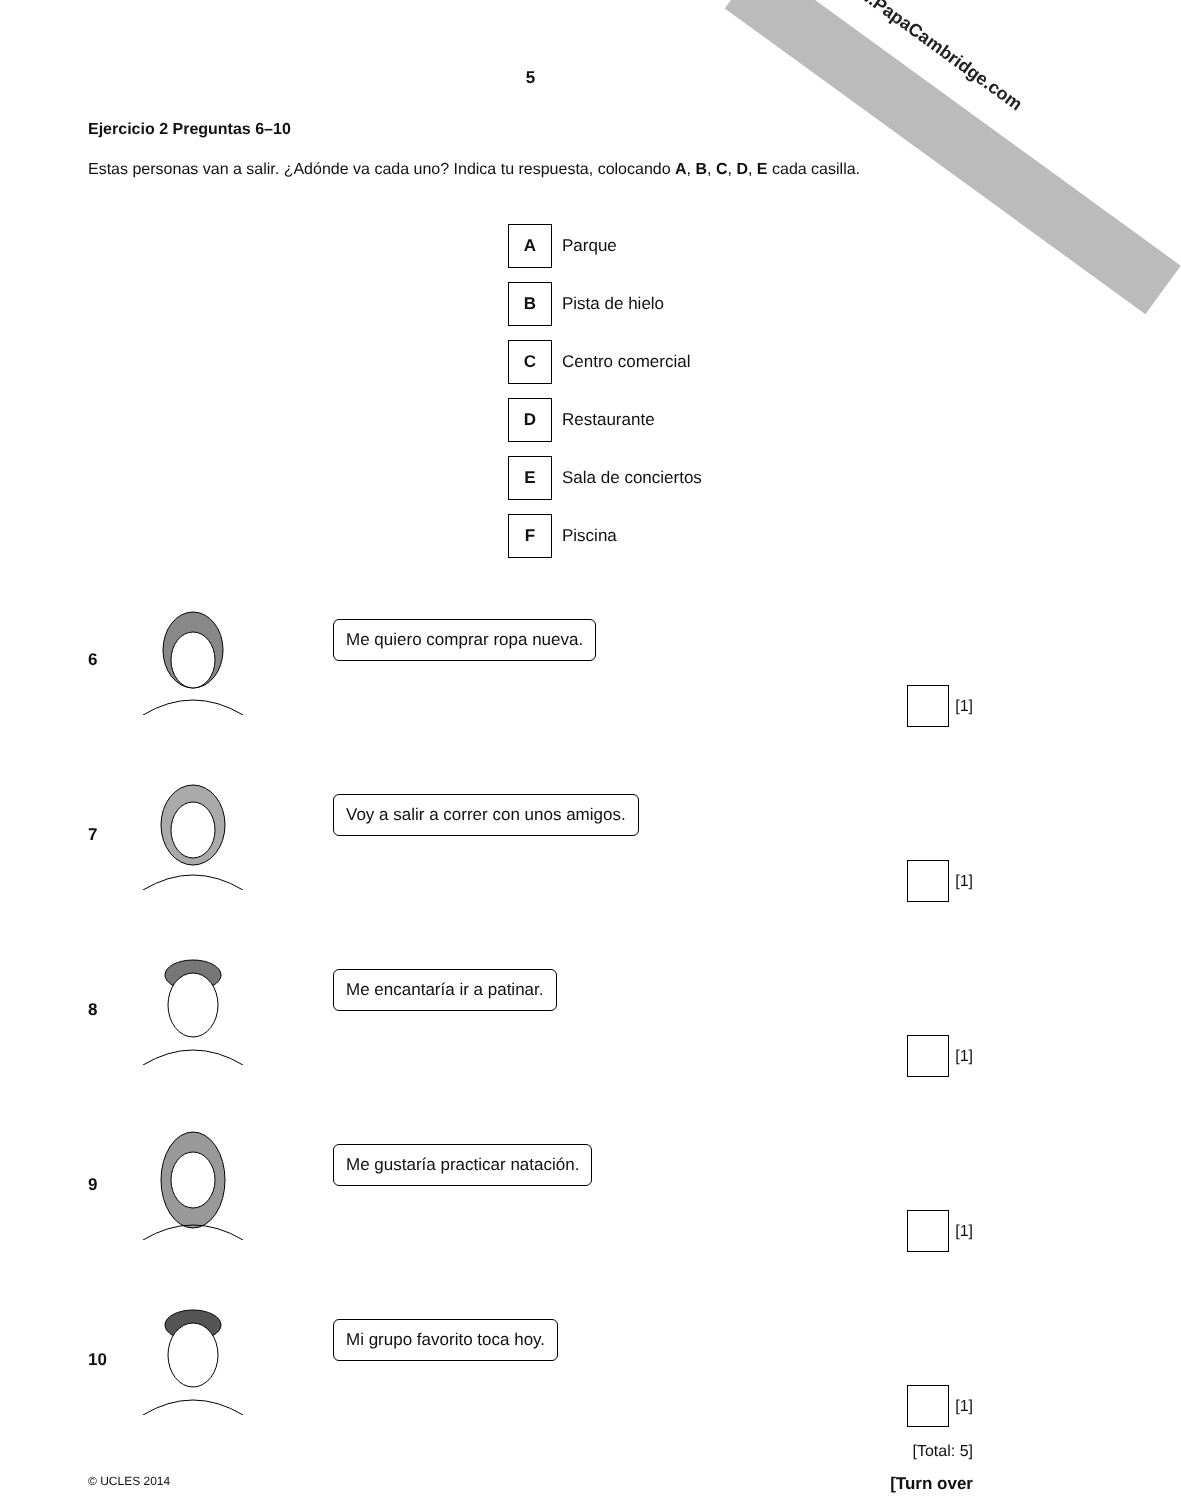www.PapaCambridge.com
5
Ejercicio 2 Preguntas 6–10
Estas personas van a salir. ¿Adónde va cada uno? Indica tu respuesta, colocando A, B, C, D, E cada casilla.
| A | Parque |
| B | Pista de hielo |
| C | Centro comercial |
| D | Restaurante |
| E | Sala de conciertos |
| F | Piscina |
6 Me quiero comprar ropa nueva.
[1]
7 Voy a salir a correr con unos amigos.
[1]
8 Me encantaría ir a patinar.
[1]
9 Me gustaría practicar natación.
[1]
10 Mi grupo favorito toca hoy.
[1]
[Total: 5]
© UCLES 2014 [Turn over